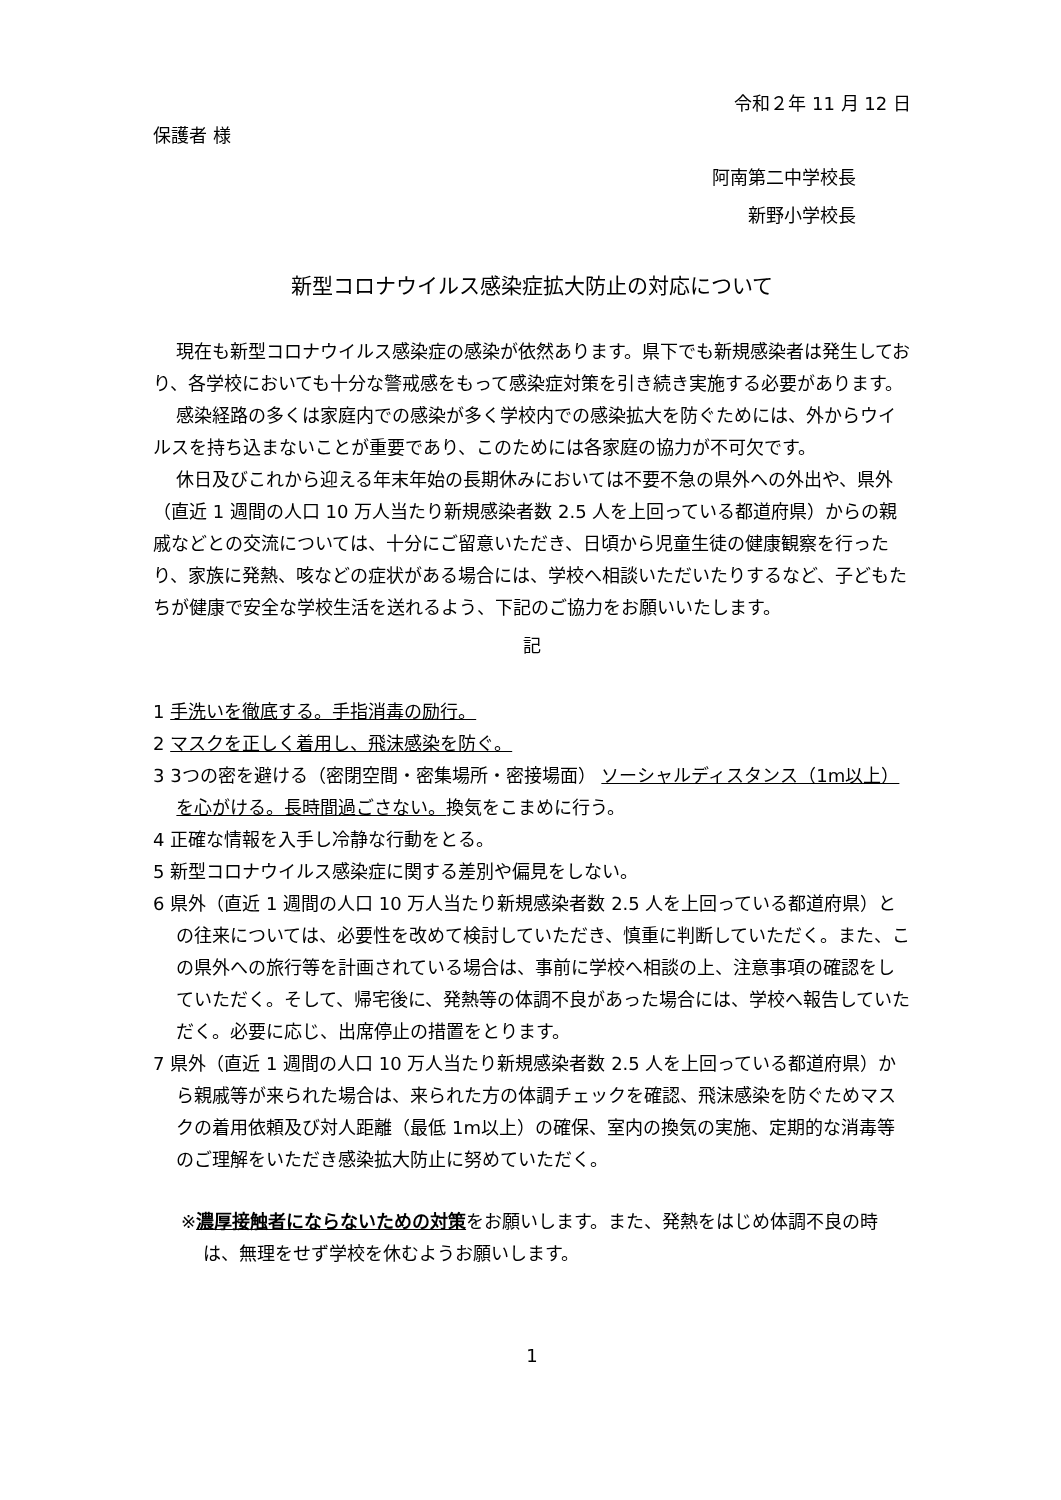令和２年 11 月 12 日
保護者 様
阿南第二中学校長
新野小学校長
新型コロナウイルス感染症拡大防止の対応について
現在も新型コロナウイルス感染症の感染が依然あります。県下でも新規感染者は発生しており、各学校においても十分な警戒感をもって感染症対策を引き続き実施する必要があります。
感染経路の多くは家庭内での感染が多く学校内での感染拡大を防ぐためには、外からウイルスを持ち込まないことが重要であり、このためには各家庭の協力が不可欠です。
休日及びこれから迎える年末年始の長期休みにおいては不要不急の県外への外出や、県外（直近 1 週間の人口 10 万人当たり新規感染者数 2.5 人を上回っている都道府県）からの親戚などとの交流については、十分にご留意いただき、日頃から児童生徒の健康観察を行ったり、家族に発熱、咳などの症状がある場合には、学校へ相談いただいたりするなど、子どもたちが健康で安全な学校生活を送れるよう、下記のご協力をお願いいたします。
記
1 手洗いを徹底する。手指消毒の励行。
2 マスクを正しく着用し、飛沫感染を防ぐ。
3 3つの密を避ける（密閉空間・密集場所・密接場面） ソーシャルディスタンス（1m以上）を心がける。長時間過ごさない。換気をこまめに行う。
4 正確な情報を入手し冷静な行動をとる。
5 新型コロナウイルス感染症に関する差別や偏見をしない。
6 県外（直近 1 週間の人口 10 万人当たり新規感染者数 2.5 人を上回っている都道府県）との往来については、必要性を改めて検討していただき、慎重に判断していただく。また、この県外への旅行等を計画されている場合は、事前に学校へ相談の上、注意事項の確認をしていただく。そして、帰宅後に、発熱等の体調不良があった場合には、学校へ報告していただく。必要に応じ、出席停止の措置をとります。
7 県外（直近 1 週間の人口 10 万人当たり新規感染者数 2.5 人を上回っている都道府県）から親戚等が来られた場合は、来られた方の体調チェックを確認、飛沫感染を防ぐためマスクの着用依頼及び対人距離（最低 1m以上）の確保、室内の換気の実施、定期的な消毒等のご理解をいただき感染拡大防止に努めていただく。
※濃厚接触者にならないための対策をお願いします。また、発熱をはじめ体調不良の時は、無理をせず学校を休むようお願いします。
1